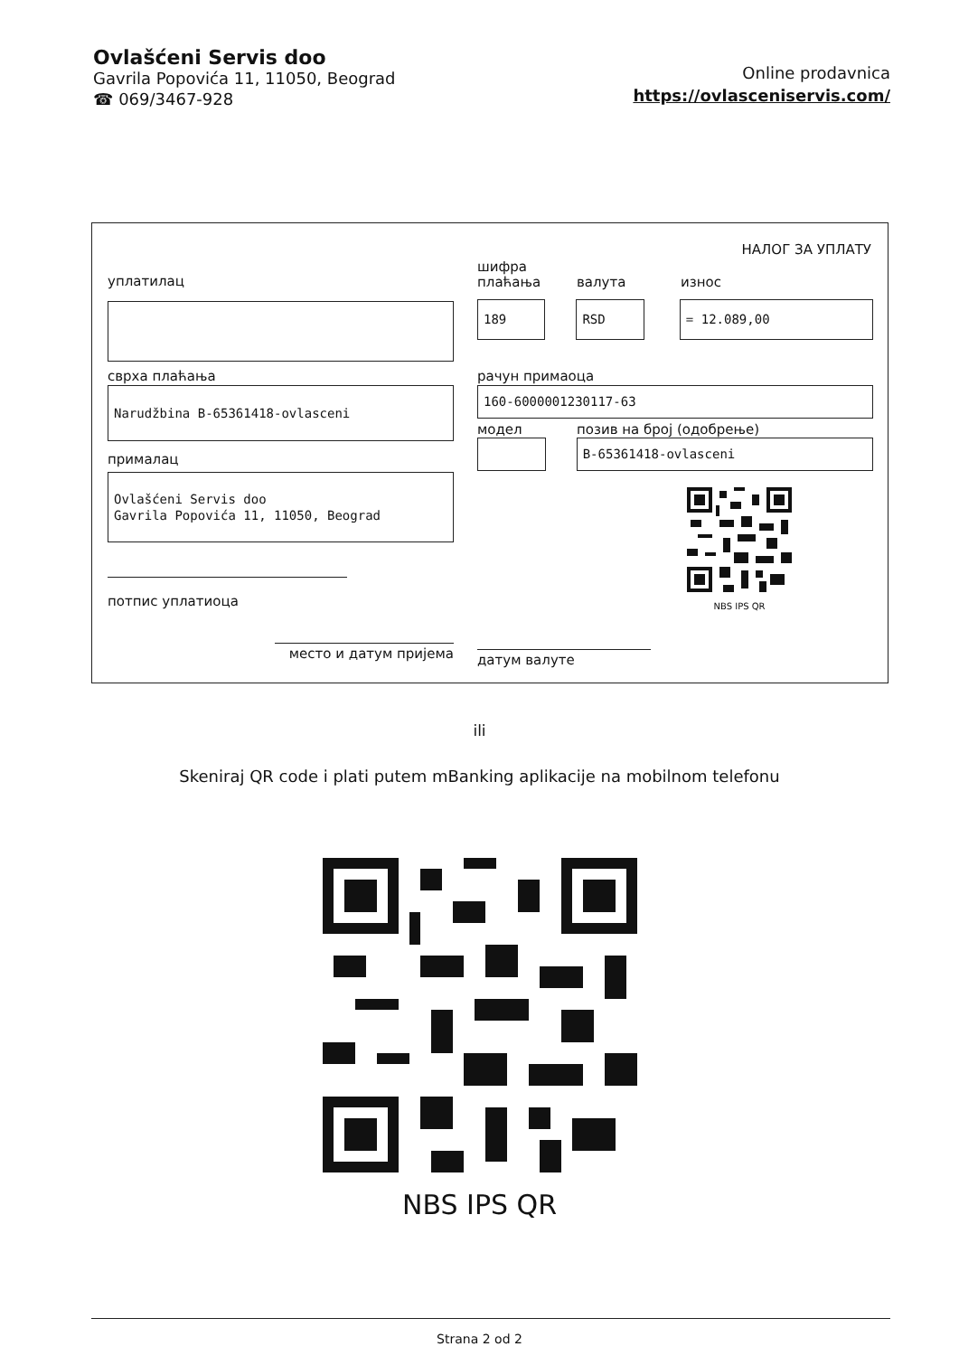Ovlašćeni Servis doo
Gavrila Popovića 11, 11050, Beograd
☎ 069/3467-928
Online prodavnica
https://ovlasceniservis.com/
НАЛОГ ЗА УПЛАТУ
уплатилац
сврха плаћања
Narudžbina B-65361418-ovlasceni
прималац
Ovlašćeni Servis doo
Gavrila Popovića 11, 11050, Beograd
потпис уплатиоца
место и датум пријема
шифра
плаћања
валута
износ
189 RSD = 12.089,00
рачун примаоца
160-6000001230117-63
модел позив на број (одобрење)
B-65361418-ovlasceni
NBS IPS QR
датум валуте
ili
Skeniraj QR code i plati putem mBanking aplikacije na mobilnom telefonu
NBS IPS QR
Strana 2 od 2